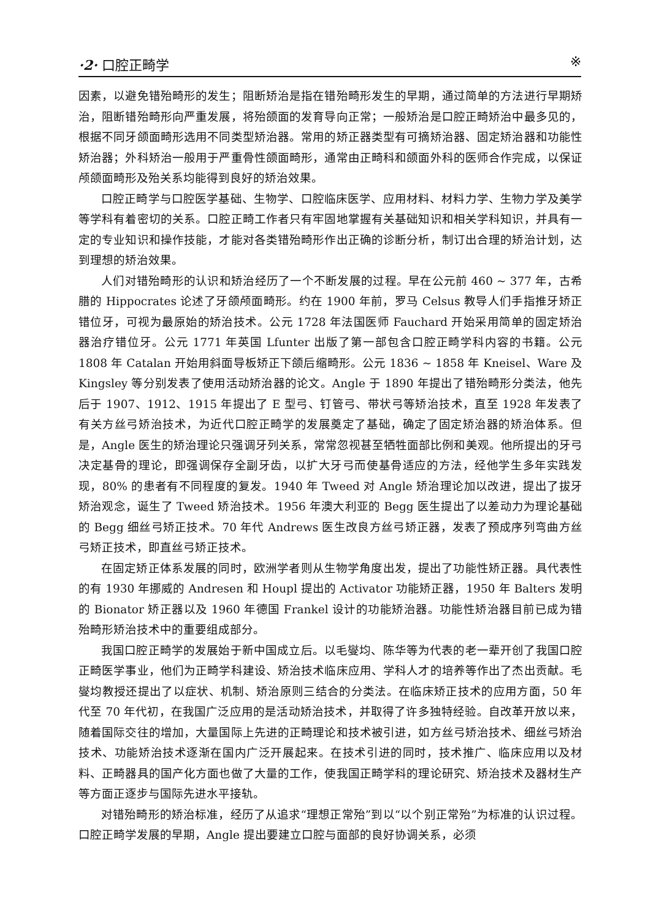·2· 口腔正畸学 ※
因素，以避免错殆畸形的发生；阻断矫治是指在错殆畸形发生的早期，通过简单的方法进行早期矫治，阻断错殆畸形向严重发展，将殆颌面的发育导向正常；一般矫治是口腔正畸矫治中最多见的，根据不同牙颌面畸形选用不同类型矫治器。常用的矫正器类型有可摘矫治器、固定矫治器和功能性矫治器；外科矫治一般用于严重骨性颌面畸形，通常由正畸科和颌面外科的医师合作完成，以保证颅颌面畸形及殆关系均能得到良好的矫治效果。
口腔正畸学与口腔医学基础、生物学、口腔临床医学、应用材料、材料力学、生物力学及美学等学科有着密切的关系。口腔正畸工作者只有牢固地掌握有关基础知识和相关学科知识，并具有一定的专业知识和操作技能，才能对各类错殆畸形作出正确的诊断分析，制订出合理的矫治计划，达到理想的矫治效果。
人们对错殆畸形的认识和矫治经历了一个不断发展的过程。早在公元前 460 ~ 377 年，古希腊的 Hippocrates 论述了牙颌颅面畸形。约在 1900 年前，罗马 Celsus 教导人们手指推牙矫正错位牙，可视为最原始的矫治技术。公元 1728 年法国医师 Fauchard 开始采用简单的固定矫治器治疗错位牙。公元 1771 年英国 Lfunter 出版了第一部包含口腔正畸学科内容的书籍。公元 1808 年 Catalan 开始用斜面导板矫正下颌后缩畸形。公元 1836 ~ 1858 年 Kneisel、Ware 及 Kingsley 等分别发表了使用活动矫治器的论文。Angle 于 1890 年提出了错殆畸形分类法，他先后于 1907、1912、1915 年提出了 E 型弓、钉管弓、带状弓等矫治技术，直至 1928 年发表了有关方丝弓矫治技术，为近代口腔正畸学的发展奠定了基础，确定了固定矫治器的矫治体系。但是，Angle 医生的矫治理论只强调牙列关系，常常忽视甚至牺牲面部比例和美观。他所提出的牙弓决定基骨的理论，即强调保存全副牙齿，以扩大牙弓而使基骨适应的方法，经他学生多年实践发现，80% 的患者有不同程度的复发。1940 年 Tweed 对 Angle 矫治理论加以改进，提出了拔牙矫治观念，诞生了 Tweed 矫治技术。1956 年澳大利亚的 Begg 医生提出了以差动力为理论基础的 Begg 细丝弓矫正技术。70 年代 Andrews 医生改良方丝弓矫正器，发表了预成序列弯曲方丝弓矫正技术，即直丝弓矫正技术。
在固定矫正体系发展的同时，欧洲学者则从生物学角度出发，提出了功能性矫正器。具代表性的有 1930 年挪威的 Andresen 和 Houpl 提出的 Activator 功能矫正器，1950 年 Balters 发明的 Bionator 矫正器以及 1960 年德国 Frankel 设计的功能矫治器。功能性矫治器目前已成为错殆畸形矫治技术中的重要组成部分。
我国口腔正畸学的发展始于新中国成立后。以毛燮均、陈华等为代表的老一辈开创了我国口腔正畸医学事业，他们为正畸学科建设、矫治技术临床应用、学科人才的培养等作出了杰出贡献。毛燮均教授还提出了以症状、机制、矫治原则三结合的分类法。在临床矫正技术的应用方面，50 年代至 70 年代初，在我国广泛应用的是活动矫治技术，并取得了许多独特经验。自改革开放以来，随着国际交往的增加，大量国际上先进的正畸理论和技术被引进，如方丝弓矫治技术、细丝弓矫治技术、功能矫治技术逐渐在国内广泛开展起来。在技术引进的同时，技术推广、临床应用以及材料、正畸器具的国产化方面也做了大量的工作，使我国正畸学科的理论研究、矫治技术及器材生产等方面正逐步与国际先进水平接轨。
对错殆畸形的矫治标准，经历了从追求“理想正常殆”到以“以个别正常殆”为标准的认识过程。口腔正畸学发展的早期，Angle 提出要建立口腔与面部的良好协调关系，必须